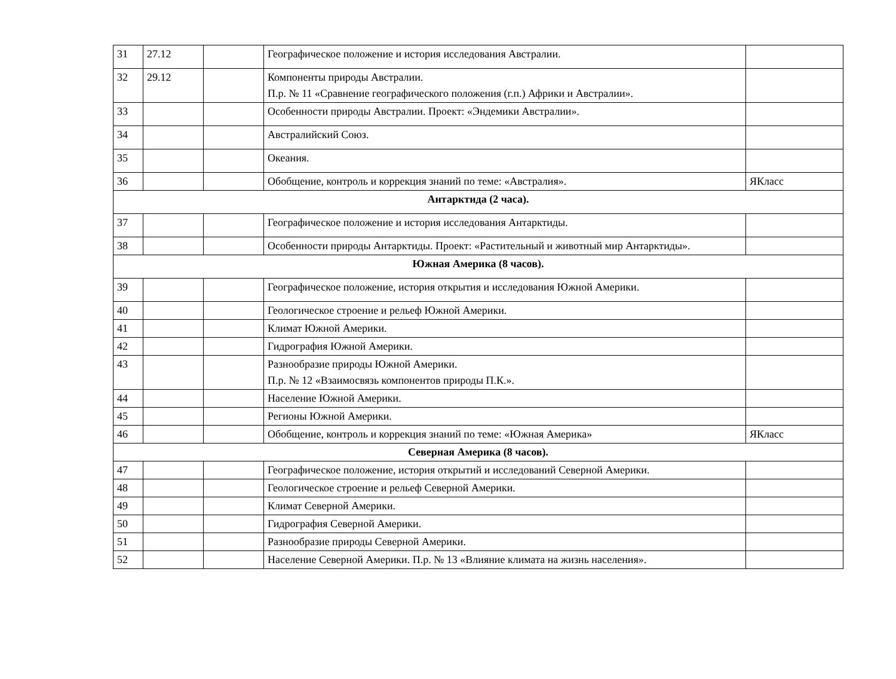| 31 | 27.12 | | Географическое положение и история исследования Австралии. | |
| 32 | 29.12 | | Компоненты природы Австралии. П.р. № 11 «Сравнение географического положения (г.п.) Африки и Австралии». | |
| 33 | | | Особенности природы Австралии. Проект: «Эндемики Австралии». | |
| 34 | | | Австралийский Союз. | |
| 35 | | | Океания. | |
| 36 | | | Обобщение, контроль и коррекция знаний по теме: «Австралия». | ЯКласс |
| Антарктида (2 часа). | | | | |
| 37 | | | Географическое положение и история исследования Антарктиды. | |
| 38 | | | Особенности природы Антарктиды. Проект: «Растительный и животный мир Антарктиды». | |
| Южная Америка (8 часов). | | | | |
| 39 | | | Географическое положение, история открытия и исследования Южной Америки. | |
| 40 | | | Геологическое строение и рельеф Южной Америки. | |
| 41 | | | Климат Южной Америки. | |
| 42 | | | Гидрография Южной Америки. | |
| 43 | | | Разнообразие природы Южной Америки. П.р. № 12 «Взаимосвязь компонентов природы П.К.». | |
| 44 | | | Население Южной Америки. | |
| 45 | | | Регионы Южной Америки. | |
| 46 | | | Обобщение, контроль и коррекция знаний по теме: «Южная Америка» | ЯКласс |
| Северная Америка (8 часов). | | | | |
| 47 | | | Географическое положение, история открытий и исследований Северной Америки. | |
| 48 | | | Геологическое строение и рельеф Северной Америки. | |
| 49 | | | Климат Северной Америки. | |
| 50 | | | Гидрография Северной Америки. | |
| 51 | | | Разнообразие природы Северной Америки. | |
| 52 | | | Население Северной Америки. П.р. № 13 «Влияние климата на жизнь населения». | |